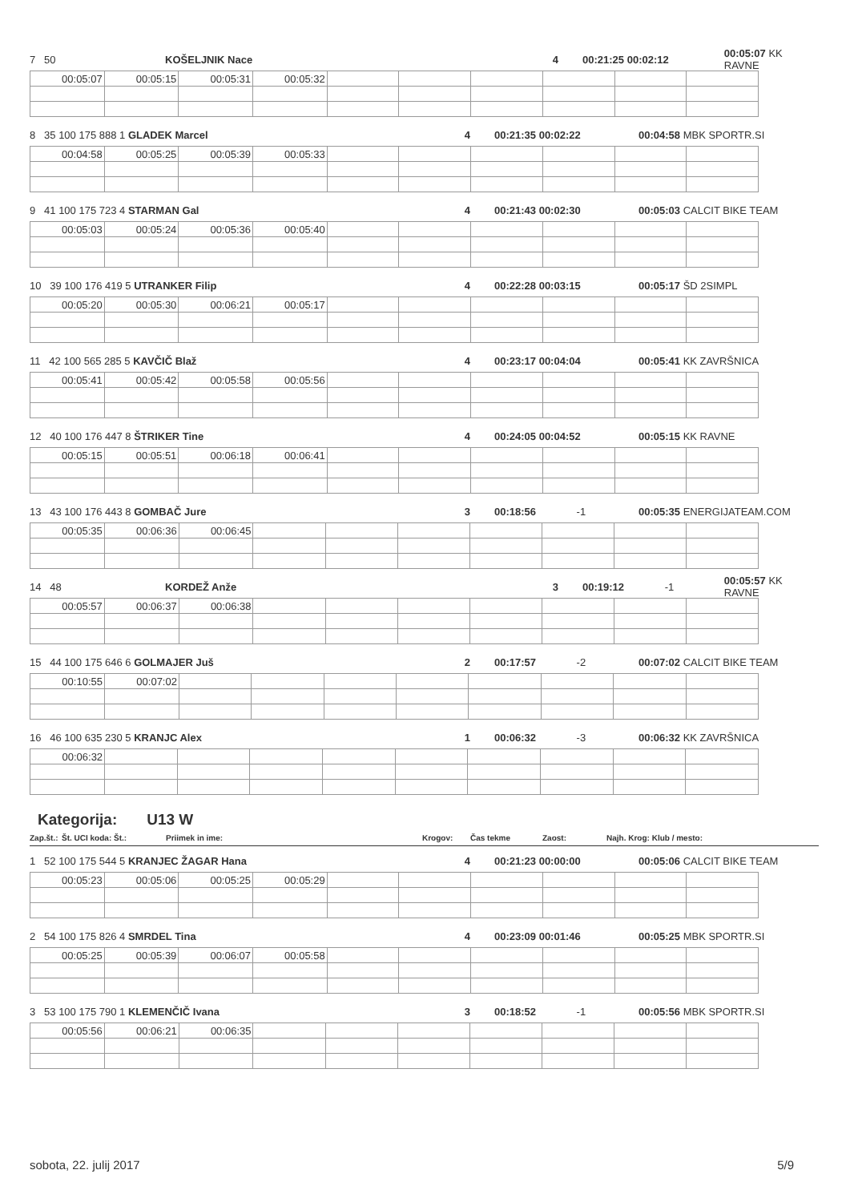7 50 KOŠELJNIK Nace 4 00:21:25 00:02:12 00:05:07 KK RAVNE
| 00:05:07 | 00:05:15 | 00:05:31 | 00:05:32 | | | | | | |
8 35 100 175 888 1 GLADEK Marcel 4 00:21:35 00:02:22 00:04:58 MBK SPORTR.SI
| 00:04:58 | 00:05:25 | 00:05:39 | 00:05:33 | | | | | | |
9 41 100 175 723 4 STARMAN Gal 4 00:21:43 00:02:30 00:05:03 CALCIT BIKE TEAM
| 00:05:03 | 00:05:24 | 00:05:36 | 00:05:40 | | | | | | |
10 39 100 176 419 5 UTRANKER Filip 4 00:22:28 00:03:15 00:05:17 ŠD 2SIMPL
| 00:05:20 | 00:05:30 | 00:06:21 | 00:05:17 | | | | | | |
11 42 100 565 285 5 KAVČIČ Blaž 4 00:23:17 00:04:04 00:05:41 KK ZAVRŠNICA
| 00:05:41 | 00:05:42 | 00:05:58 | 00:05:56 | | | | | | |
12 40 100 176 447 8 ŠTRIKER Tine 4 00:24:05 00:04:52 00:05:15 KK RAVNE
| 00:05:15 | 00:05:51 | 00:06:18 | 00:06:41 | | | | | | |
13 43 100 176 443 8 GOMBAČ Jure 3 00:18:56 -1 00:05:35 ENERGIJATEAM.COM
| 00:05:35 | 00:06:36 | 00:06:45 | | | | | | | |
14 48 KORDEŽ Anže 3 00:19:12 -1 00:05:57 KK RAVNE
| 00:05:57 | 00:06:37 | 00:06:38 | | | | | | | |
15 44 100 175 646 6 GOLMAJER Juš 2 00:17:57 -2 00:07:02 CALCIT BIKE TEAM
| 00:10:55 | 00:07:02 | | | | | | | | |
16 46 100 635 230 5 KRANJC Alex 1 00:06:32 -3 00:06:32 KK ZAVRŠNICA
| 00:06:32 | | | | | | | | | |
Kategorija: U13 W
Zap.št.: Št. UCI koda: Št.: Priimek in ime: Krogov: Čas tekme Zaost: Najh. Krog: Klub / mesto:
1 52 100 175 544 5 KRANJEC ŽAGAR Hana 4 00:21:23 00:00:00 00:05:06 CALCIT BIKE TEAM
| 00:05:23 | 00:05:06 | 00:05:25 | 00:05:29 | | | | | | |
2 54 100 175 826 4 SMRDEL Tina 4 00:23:09 00:01:46 00:05:25 MBK SPORTR.SI
| 00:05:25 | 00:05:39 | 00:06:07 | 00:05:58 | | | | | | |
3 53 100 175 790 1 KLEMENČIČ Ivana 3 00:18:52 -1 00:05:56 MBK SPORTR.SI
| 00:05:56 | 00:06:21 | 00:06:35 | | | | | | | |
sobota, 22. julij 2017 5/9